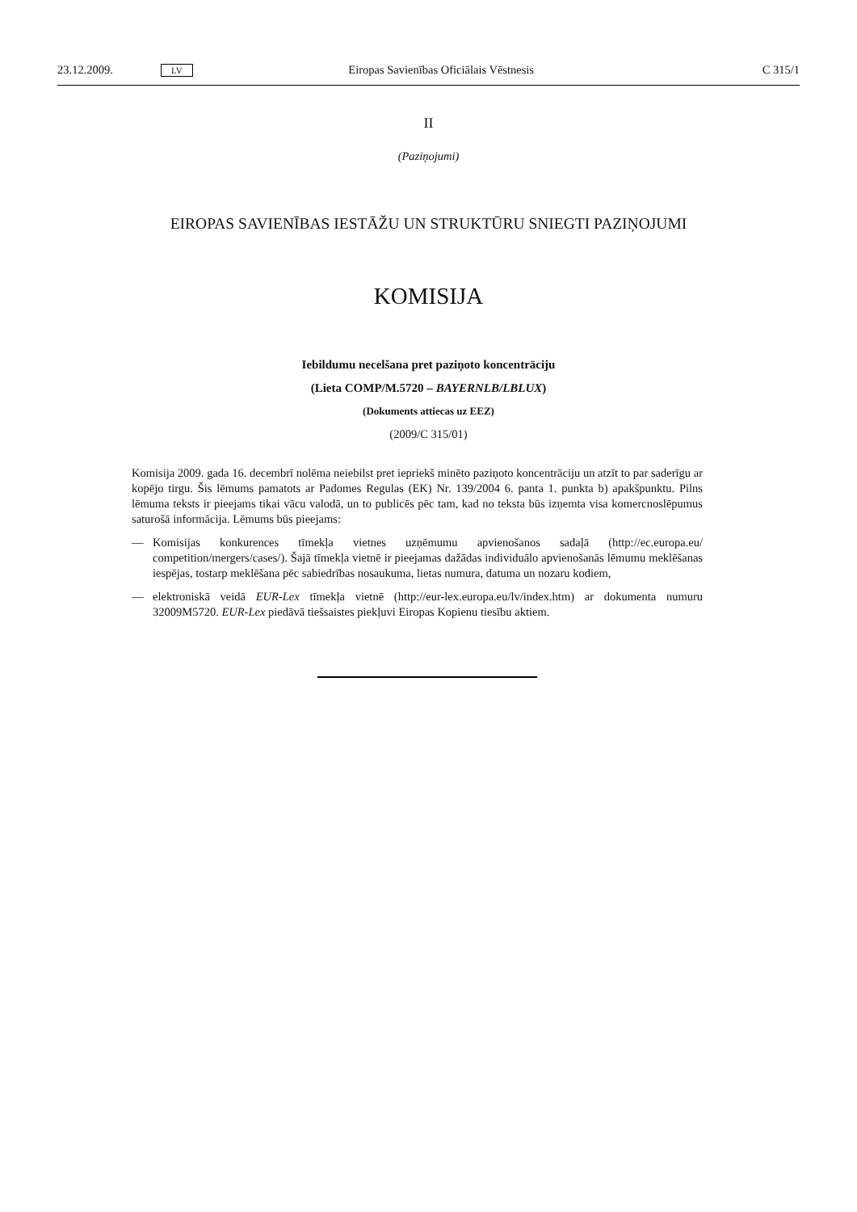23.12.2009. LV Eiropas Savienības Oficiālais Vēstnesis C 315/1
II
(Paziņojumi)
EIROPAS SAVIENĪBAS IESTĀŽU UN STRUKTŪRU SNIEGTI PAZIŅOJUMI
KOMISIJA
Iebildumu necelšana pret paziņoto koncentrāciju
(Lieta COMP/M.5720 – BAYERNLB/LBLUX)
(Dokuments attiecas uz EEZ)
(2009/C 315/01)
Komisija 2009. gada 16. decembrī nolēma neiebilst pret iepriekš minēto paziņoto koncentrāciju un atzīt to par saderīgu ar kopējo tirgu. Šis lēmums pamatots ar Padomes Regulas (EK) Nr. 139/2004 6. panta 1. punkta b) apakšpunktu. Pilns lēmuma teksts ir pieejams tikai vācu valodā, un to publicēs pēc tam, kad no teksta būs izņemta visa komercnoslēpumus saturošā informācija. Lēmums būs pieejams:
— Komisijas konkurences tīmekļa vietnes uzņēmumu apvienošanos sadaļā (http://ec.europa.eu/ competition/mergers/cases/). Šajā tīmekļa vietnē ir pieejamas dažādas individuālo apvienošanās lēmumu meklēšanas iespējas, tostarp meklēšana pēc sabiedrības nosaukuma, lietas numura, datuma un nozaru kodiem,
— elektroniskā veidā EUR-Lex tīmekļa vietnē (http://eur-lex.europa.eu/lv/index.htm) ar dokumenta numuru 32009M5720. EUR-Lex piedāvā tiešsaistes piekļuvi Eiropas Kopienu tiesību aktiem.